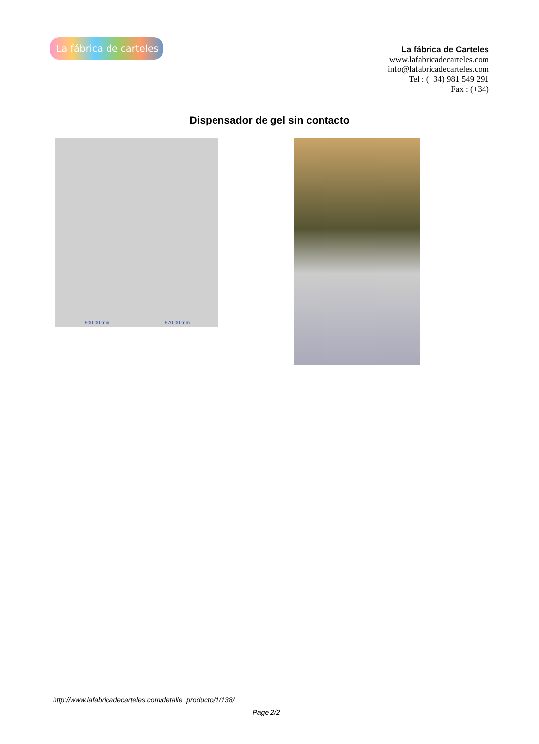La fábrica de carteles
La fábrica de Carteles
www.lafabricadecarteles.com
info@lafabricadecarteles.com
Tel : (+34) 981 549 291
Fax : (+34)
Dispensador de gel sin contacto
500,00 mm 570,00 mm
http://www.lafabricadecarteles.com/detalle_producto/1/138/
Page 2/2